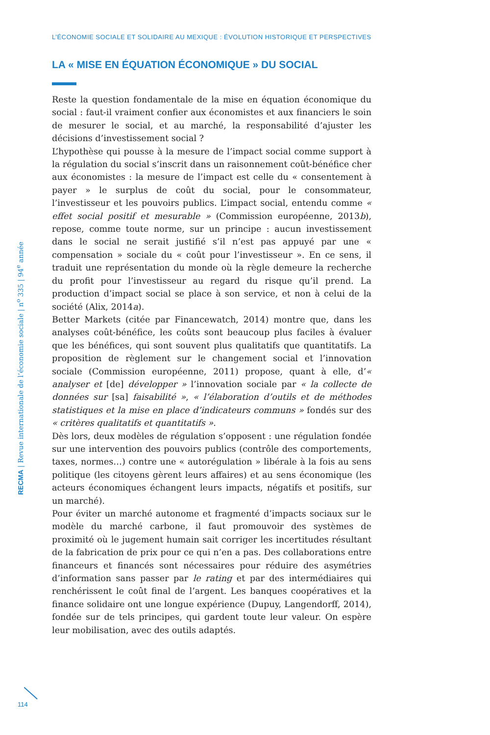L’ÉCONOMIE SOCIALE ET SOLIDAIRE AU MEXIQUE : ÉVOLUTION HISTORIQUE ET PERSPECTIVES
LA « MISE EN ÉQUATION ÉCONOMIQUE » DU SOCIAL
Reste la question fondamentale de la mise en équation économique du social : faut-il vraiment confier aux économistes et aux financiers le soin de mesurer le social, et au marché, la responsabilité d’ajuster les décisions d’investissement social ?
L’hypothèse qui pousse à la mesure de l’impact social comme support à la régulation du social s’inscrit dans un raisonnement coût-bénéfice cher aux économistes : la mesure de l’impact est celle du « consentement à payer » le surplus de coût du social, pour le consommateur, l’investisseur et les pouvoirs publics. L’impact social, entendu comme « effet social positif et mesurable » (Commission européenne, 2013b), repose, comme toute norme, sur un principe : aucun investissement dans le social ne serait justifié s’il n’est pas appuyé par une « compensation » sociale du « coût pour l’investisseur ». En ce sens, il traduit une représentation du monde où la règle demeure la recherche du profit pour l’investisseur au regard du risque qu’il prend. La production d’impact social se place à son service, et non à celui de la société (Alix, 2014a).
Better Markets (citée par Financewatch, 2014) montre que, dans les analyses coût-bénéfice, les coûts sont beaucoup plus faciles à évaluer que les bénéfices, qui sont souvent plus qualitatifs que quantitatifs. La proposition de règlement sur le changement social et l’innovation sociale (Commission européenne, 2011) propose, quant à elle, d’« analyser et [de] développer » l’innovation sociale par « la collecte de données sur [sa] faisabilité », « l’élaboration d’outils et de méthodes statistiques et la mise en place d’indicateurs communs » fondés sur des « critères qualitatifs et quantitatifs ».
Dès lors, deux modèles de régulation s’opposent : une régulation fondée sur une intervention des pouvoirs publics (contrôle des comportements, taxes, normes…) contre une « autorégulation » libérale à la fois au sens politique (les citoyens gèrent leurs affaires) et au sens économique (les acteurs économiques échangent leurs impacts, négatifs et positifs, sur un marché).
Pour éviter un marché autonome et fragmenté d’impacts sociaux sur le modèle du marché carbone, il faut promouvoir des systèmes de proximité où le jugement humain sait corriger les incertitudes résultant de la fabrication de prix pour ce qui n’en a pas. Des collaborations entre financeurs et financés sont nécessaires pour réduire des asymétries d’information sans passer par le rating et par des intermédiaires qui renchérissent le coût final de l’argent. Les banques coopératives et la finance solidaire ont une longue expérience (Dupuy, Langendorff, 2014), fondée sur de tels principes, qui gardent toute leur valeur. On espère leur mobilisation, avec des outils adaptés.
RECMA | Revue internationale de l’économie sociale | n<sup>o</sup> 335 | 94<sup>e</sup> année
114